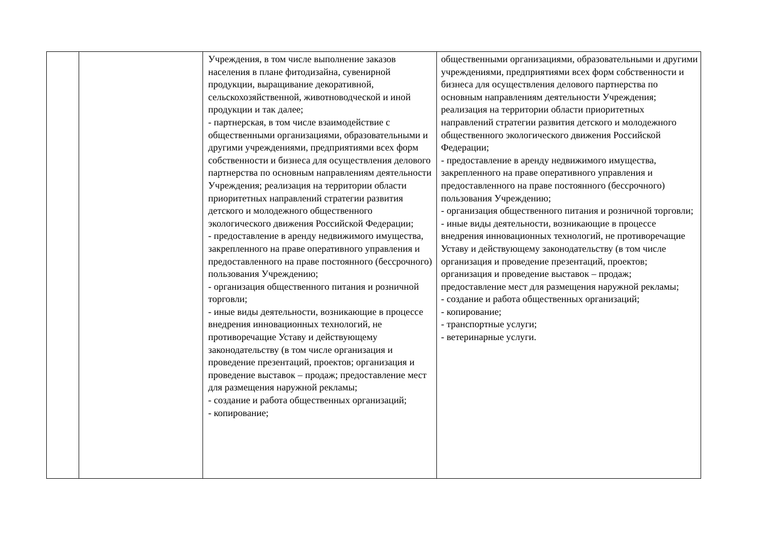| | | Учреждения, в том числе выполнение заказов населения в плане фитодизайна, сувенирной продукции, выращивание декоративной, сельскохозяйственной, животноводческой и иной продукции и так далее; - партнерская, в том числе взаимодействие с общественными организациями, образовательными и другими учреждениями, предприятиями всех форм собственности и бизнеса для осуществления делового партнерства по основным направлениям деятельности Учреждения; реализация на территории области приоритетных направлений стратегии развития детского и молодежного общественного экологического движения Российской Федерации; - предоставление в аренду недвижимого имущества, закрепленного на праве оперативного управления и предоставленного на праве постоянного (бессрочного) пользования Учреждению; - организация общественного питания и розничной торговли; - иные виды деятельности, возникающие в процессе внедрения инновационных технологий, не противоречащие Уставу и действующему законодательству (в том числе организация и проведение презентаций, проектов; организация и проведение выставок – продаж; предоставление мест для размещения наружной рекламы; - создание и работа общественных организаций; - копирование; | общественными организациями, образовательными и другими учреждениями, предприятиями всех форм собственности и бизнеса для осуществления делового партнерства по основным направлениям деятельности Учреждения; реализация на территории области приоритетных направлений стратегии развития детского и молодежного общественного экологического движения Российской Федерации; - предоставление в аренду недвижимого имущества, закрепленного на праве оперативного управления и предоставленного на праве постоянного (бессрочного) пользования Учреждению; - организация общественного питания и розничной торговли; - иные виды деятельности, возникающие в процессе внедрения инновационных технологий, не противоречащие Уставу и действующему законодательству (в том числе организация и проведение презентаций, проектов; организация и проведение выставок – продаж; предоставление мест для размещения наружной рекламы; - создание и работа общественных организаций; - копирование; - транспортные услуги; - ветеринарные услуги. |